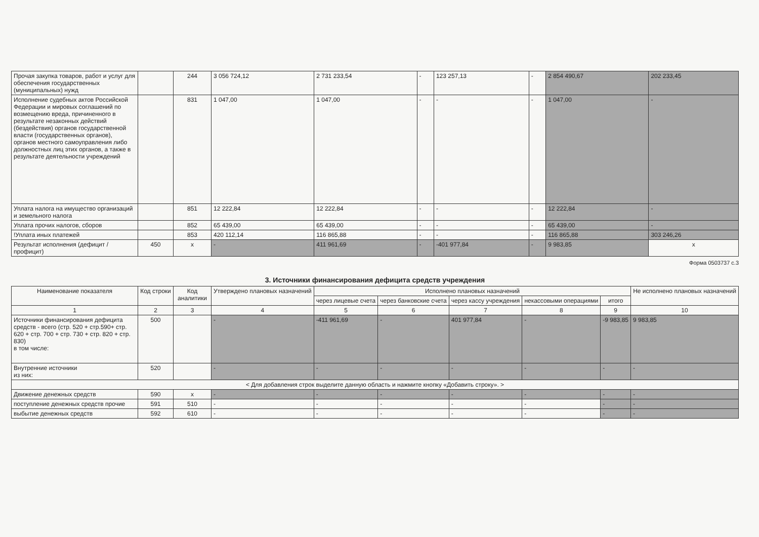| Прочая закупка товаров, работ и услуг для обеспечения государственных (муниципальных) нужд | | 244 | 3 056 724,12 | 2 731 233,54 | - | 123 257,13 | - | 2 854 490,67 | 202 233,45 |
| Исполнение судебных актов Российской Федерации и мировых соглашений по возмещению вреда, причиненного в результате незаконных действий (бездействия) органов государственной власти (государственных органов), органов местного самоуправления либо должностных лиц этих органов, а также в результате деятельности учреждений | | 831 | 1 047,00 | 1 047,00 | - | - | - | 1 047,00 | - |
| Уплата налога на имущество организаций и земельного налога | | 851 | 12 222,84 | 12 222,84 | - | - | - | 12 222,84 | - |
| Уплата прочих налогов, сборов | | 852 | 65 439,00 | 65 439,00 | - | - | - | 65 439,00 | - |
| !Уплата иных платежей | | 853 | 420 112,14 | 116 865,88 | - | - | - | 116 865,88 | 303 246,26 |
| Результат исполнения (дефицит / профицит) | 450 | x | - | 411 961,69 | - | -401 977,84 | - | 9 983,85 | x |
Форма 0503737 с.3
3. Источники финансирования дефицита средств учреждения
| Наименование показателя | Код строки | Код аналитики | Утверждено плановых назначений | Исполнено плановых назначений | | | | | Не исполнено плановых назначений |
| --- | --- | --- | --- | --- | --- | --- | --- | --- | --- |
| | | | | через лицевые счета | через банковские счета | через кассу учреждения | некассовыми операциями | итого | |
| 1 | 2 | 3 | 4 | 5 | 6 | 7 | 8 | 9 | 10 |
| Источники финансирования дефицита средств - всего (стр. 520 + стр.590+ стр. 620 + стр. 700 + стр. 730 + стр. 820 + стр. 830) в том числе: | 500 | | - | -411 961,69 | - | 401 977,84 | - | -9 983,85 | 9 983,85 |
| Внутренние источники из них: | 520 | | - | - | - | - | - | - | - |
| < Для добавления строк выделите данную область и нажмите кнопку «Добавить строку». > | | | | | | | | | |
| Движение денежных средств | 590 | x | - | - | - | - | - | - | - |
| поступление денежных средств прочие | 591 | 510 | - | - | - | - | - | - | - |
| выбытие денежных средств | 592 | 610 | - | - | - | - | - | - | - |